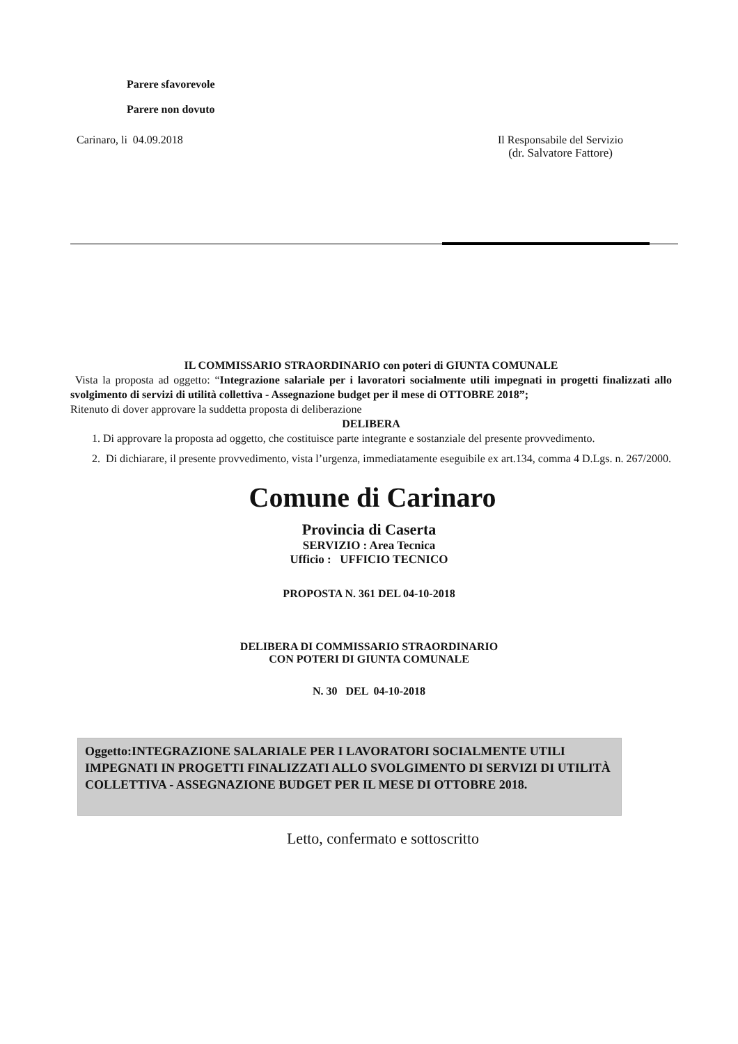Parere sfavorevole
Parere non dovuto
Carinaro, li 04.09.2018 Il Responsabile del Servizio
(dr. Salvatore Fattore)
IL COMMISSARIO STRAORDINARIO con poteri di GIUNTA COMUNALE
Vista la proposta ad oggetto: “Integrazione salariale per i lavoratori socialmente utili impegnati in progetti finalizzati allo svolgimento di servizi di utilità collettiva - Assegnazione budget per il mese di OTTOBRE 2018”;
Ritenuto di dover approvare la suddetta proposta di deliberazione
DELIBERA
1. Di approvare la proposta ad oggetto, che costituisce parte integrante e sostanziale del presente provvedimento.
2. Di dichiarare, il presente provvedimento, vista l’urgenza, immediatamente eseguibile ex art.134, comma 4 D.Lgs. n. 267/2000.
Comune di Carinaro
Provincia di Caserta
SERVIZIO : Area Tecnica
Ufficio : UFFICIO TECNICO
PROPOSTA N. 361 DEL 04-10-2018
DELIBERA DI COMMISSARIO STRAORDINARIO
CON POTERI DI GIUNTA COMUNALE
N. 30 DEL 04-10-2018
Oggetto:INTEGRAZIONE SALARIALE PER I LAVORATORI SOCIALMENTE UTILI IMPEGNATI IN PROGETTI FINALIZZATI ALLO SVOLGIMENTO DI SERVIZI DI UTILITÀ COLLETTIVA - ASSEGNAZIONE BUDGET PER IL MESE DI OTTOBRE 2018.
Letto, confermato e sottoscritto